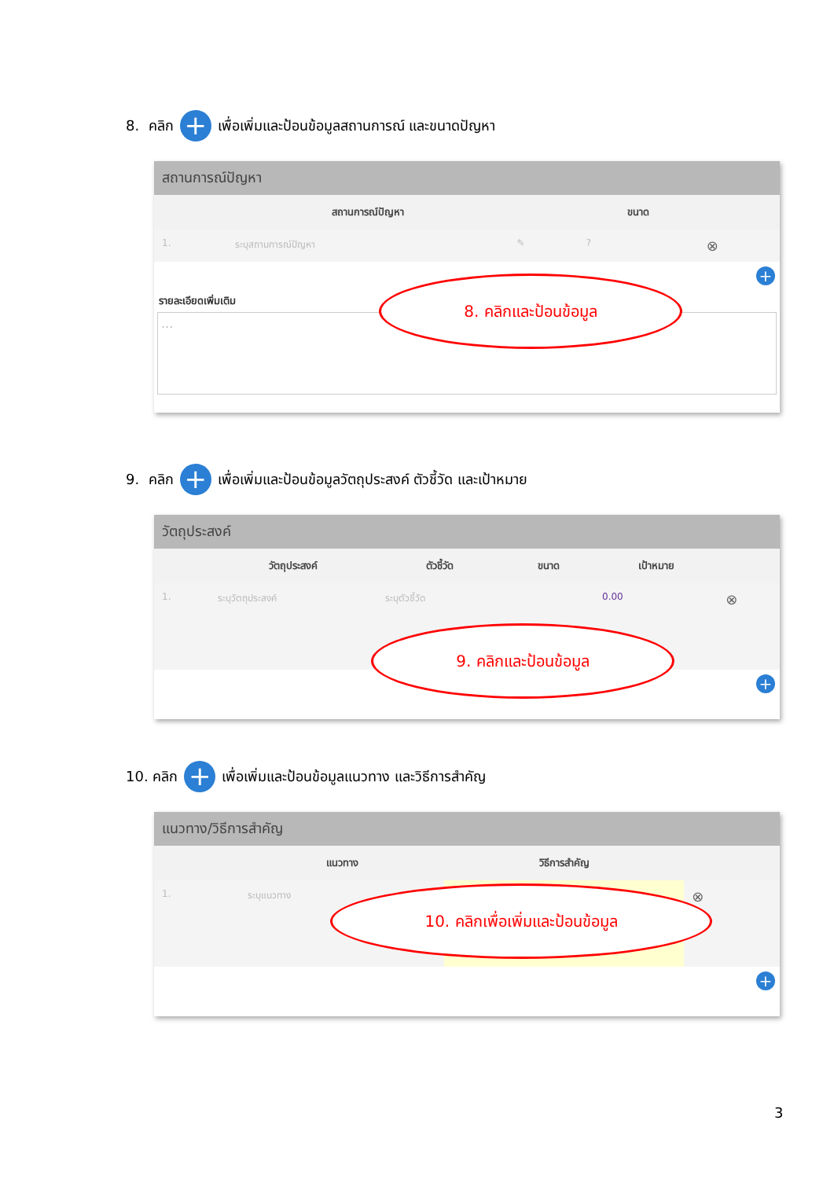8. คลิก + เพื่อเพิ่มและป้อนข้อมูลสถานการณ์ และขนาดปัญหา
สถานการณ์ปัญหา
| | สถานการณ์ปัญหา | | ขนาด | |
| --- | --- | --- | --- | --- |
| 1. | ระบุสถานการณ์ปัญหา | ✎ | ? | ⊗ |
+
รายละเอียดเพิ่มเติม
...
8. คลิกและป้อนข้อมูล
9. คลิก + เพื่อเพิ่มและป้อนข้อมูลวัตถุประสงค์ ตัวชี้วัด และเป้าหมาย
วัตถุประสงค์
| | วัตถุประสงค์ | ตัวชี้วัด | ขนาด | เป้าหมาย | |
| --- | --- | --- | --- | --- | --- |
| 1. | ระบุวัตถุประสงค์ | ระบุตัวชี้วัด | | 0.00 | ⊗ |
+
9. คลิกและป้อนข้อมูล
10. คลิก + เพื่อเพิ่มและป้อนข้อมูลแนวทาง และวิธีการสำคัญ
แนวทาง/วิธีการสำคัญ
| | แนวทาง | วิธีการสำคัญ | |
| --- | --- | --- | --- |
| 1. | ระบุแนวทาง | | ⊗ |
+
10. คลิกเพื่อเพิ่มและป้อนข้อมูล
3